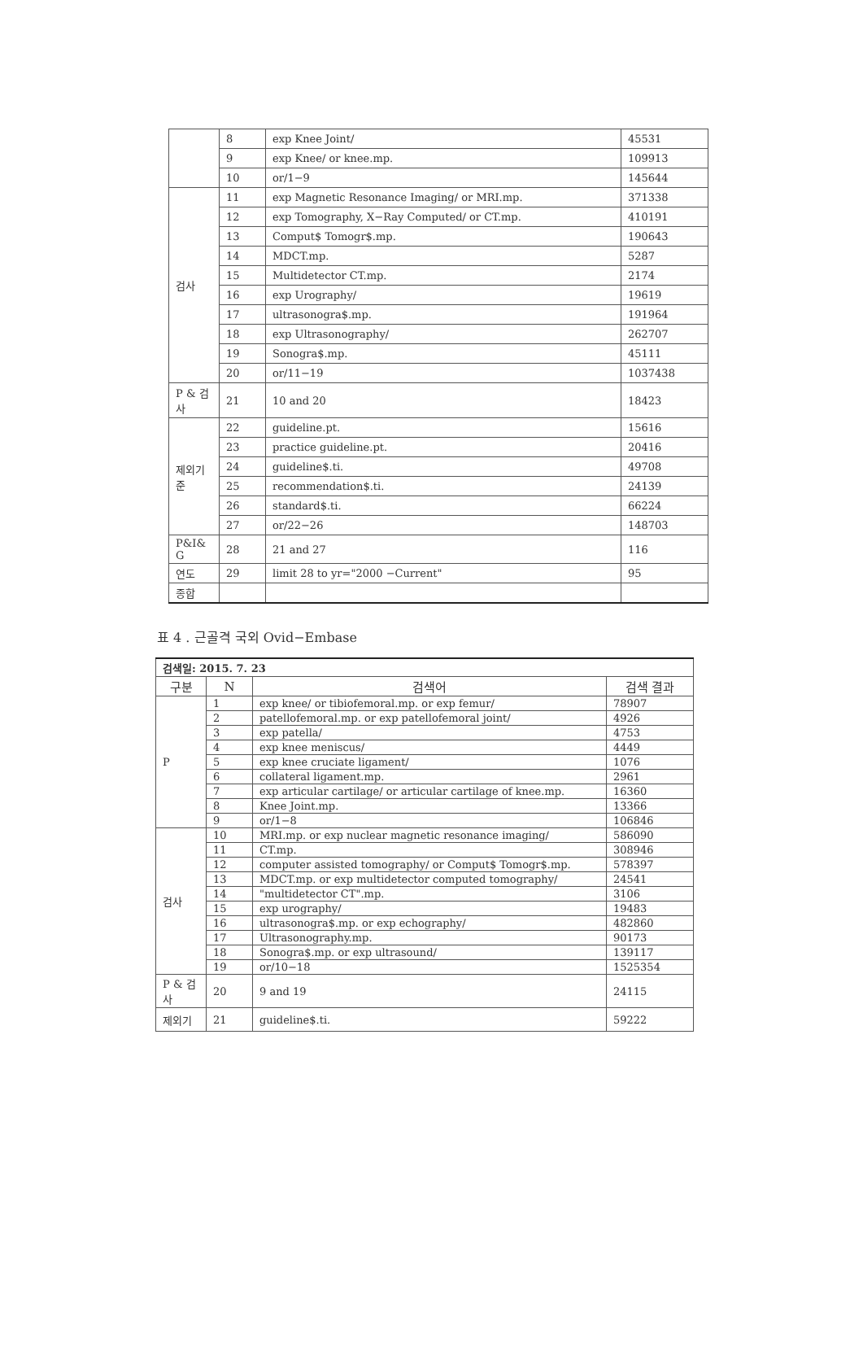| | 8 | exp Knee Joint/ | 45531 |
| | 9 | exp Knee/ or knee.mp. | 109913 |
| | 10 | or/1−9 | 145644 |
| 검사 | 11 | exp Magnetic Resonance Imaging/ or MRI.mp. | 371338 |
| | 12 | exp Tomography, X−Ray Computed/ or CT.mp. | 410191 |
| | 13 | Comput$ Tomogr$.mp. | 190643 |
| | 14 | MDCT.mp. | 5287 |
| | 15 | Multidetector CT.mp. | 2174 |
| | 16 | exp Urography/ | 19619 |
| | 17 | ultrasonogra$.mp. | 191964 |
| | 18 | exp Ultrasonography/ | 262707 |
| | 19 | Sonogra$.mp. | 45111 |
| | 20 | or/11−19 | 1037438 |
| P & 검 사 | 21 | 10 and 20 | 18423 |
| 제외기 준 | 22 | guideline.pt. | 15616 |
| | 23 | practice guideline.pt. | 20416 |
| | 24 | guideline$.ti. | 49708 |
| | 25 | recommendation$.ti. | 24139 |
| | 26 | standard$.ti. | 66224 |
| | 27 | or/22−26 | 148703 |
| P&I& G | 28 | 21 and 27 | 116 |
| 연도 | 29 | limit 28 to yr="2000 −Current" | 95 |
| 종합 | | | |
표 4 . 근골격 국외 Ovid−Embase
| 검색일: 2015. 7. 23 | | | |
| 구분 | N | 검색어 | 검색 결과 |
| P | 1 | exp knee/ or tibiofemoral.mp. or exp femur/ | 78907 |
| | 2 | patellofemoral.mp. or exp patellofemoral joint/ | 4926 |
| | 3 | exp patella/ | 4753 |
| | 4 | exp knee meniscus/ | 4449 |
| | 5 | exp knee cruciate ligament/ | 1076 |
| | 6 | collateral ligament.mp. | 2961 |
| | 7 | exp articular cartilage/ or articular cartilage of knee.mp. | 16360 |
| | 8 | Knee Joint.mp. | 13366 |
| | 9 | or/1−8 | 106846 |
| 검사 | 10 | MRI.mp. or exp nuclear magnetic resonance imaging/ | 586090 |
| | 11 | CT.mp. | 308946 |
| | 12 | computer assisted tomography/ or Comput$ Tomogr$.mp. | 578397 |
| | 13 | MDCT.mp. or exp multidetector computed tomography/ | 24541 |
| | 14 | "multidetector CT".mp. | 3106 |
| | 15 | exp urography/ | 19483 |
| | 16 | ultrasonogra$.mp. or exp echography/ | 482860 |
| | 17 | Ultrasonography.mp. | 90173 |
| | 18 | Sonogra$.mp. or exp ultrasound/ | 139117 |
| | 19 | or/10−18 | 1525354 |
| P & 검 사 | 20 | 9 and 19 | 24115 |
| 제외기 | 21 | guideline$.ti. | 59222 |